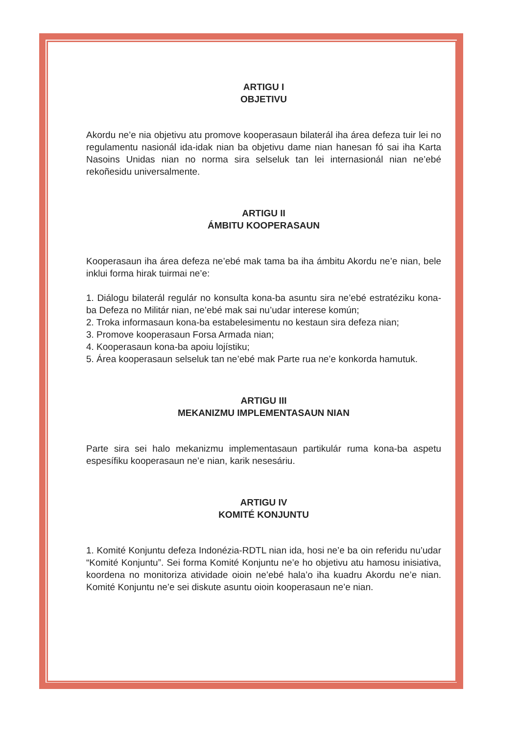ARTIGU I
OBJETIVU
Akordu ne’e nia objetivu atu promove kooperasaun bilaterál iha área defeza tuir lei no regulamentu nasionál ida-idak nian ba objetivu dame nian hanesan fó sai iha Karta Nasoins Unidas nian no norma sira selseluk tan lei internasionál nian ne’ebé rekoñesidu universalmente.
ARTIGU II
ÁMBITU KOOPERASAUN
Kooperasaun iha área defeza ne’ebé mak tama ba iha ámbitu Akordu ne’e nian, bele inklui forma hirak tuirmai ne’e:
1. Diálogu bilaterál regulár no konsulta kona-ba asuntu sira ne’ebé estratéziku kona-ba Defeza no Militár nian, ne’ebé mak sai nu’udar interese komún;
2. Troka informasaun kona-ba estabelesimentu no kestaun sira defeza nian;
3. Promove kooperasaun Forsa Armada nian;
4. Kooperasaun kona-ba apoiu lojístiku;
5. Área kooperasaun selseluk tan ne’ebé mak Parte rua ne’e konkorda hamutuk.
ARTIGU III
MEKANIZMU IMPLEMENTASAUN NIAN
Parte sira sei halo mekanizmu implementasaun partikulár ruma kona-ba aspetu espesífiku kooperasaun ne’e nian, karik nesesáriu.
ARTIGU IV
KOMITÉ KONJUNTU
1. Komité Konjuntu defeza Indonézia-RDTL nian ida, hosi ne’e ba oin referidu nu’udar “Komité Konjuntu”. Sei forma Komité Konjuntu ne’e ho objetivu atu hamosu inisiativa, koordena no monitoriza atividade oioin ne’ebé hala’o iha kuadru Akordu ne’e nian. Komité Konjuntu ne’e sei diskute asuntu oioin kooperasaun ne’e nian.